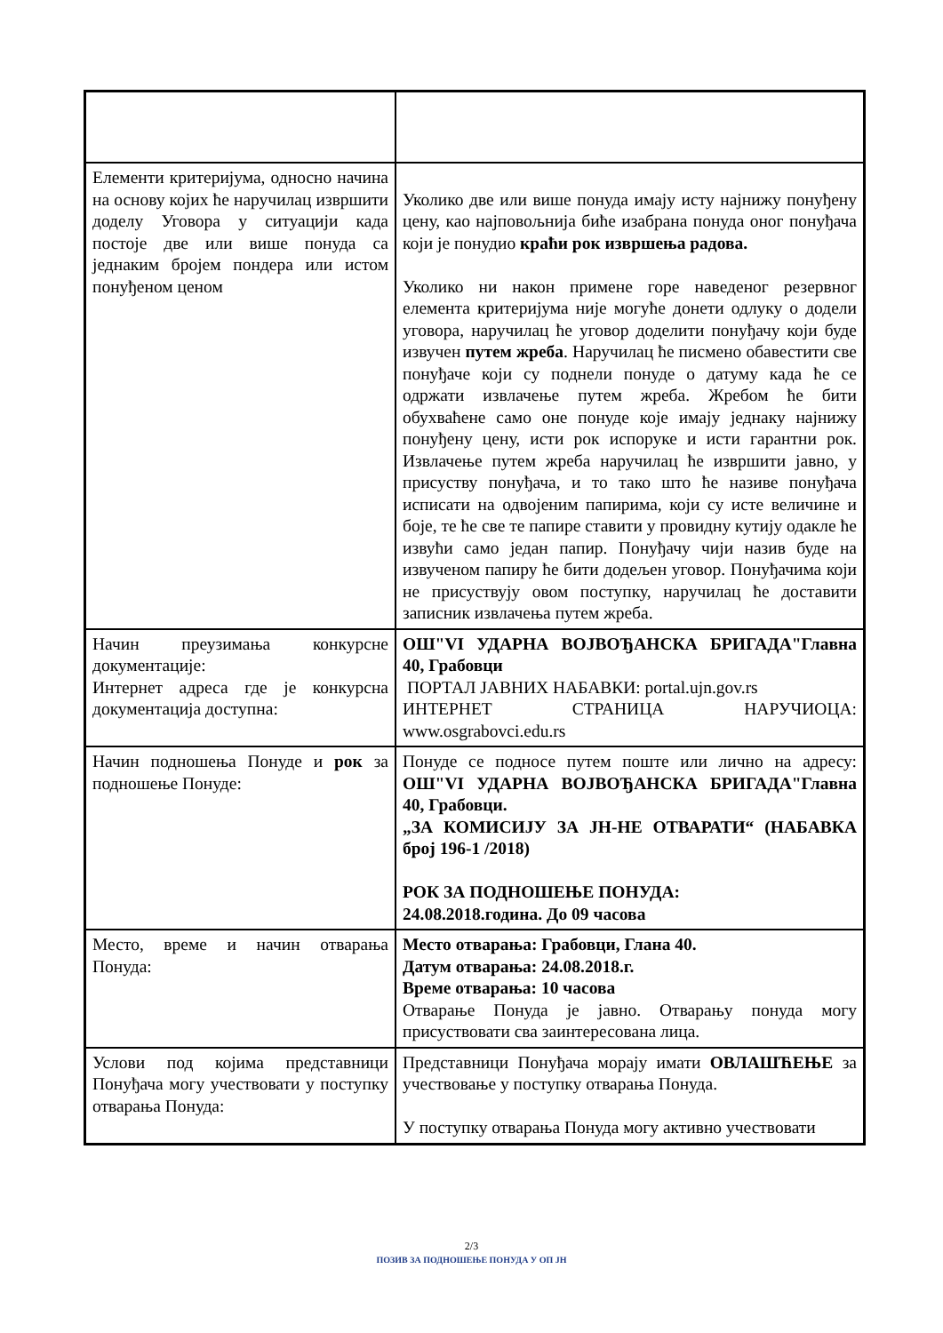| Елементи критеријума, односно начина на основу којих ће наручилац извршити доделу Уговора у ситуацији када постоје две или више понуда са једнаким бројем пондера или истом понуђеном ценом | Уколико две или више понуда имају исту најнижу понуђену цену, као најповољнија биће изабрана понуда оног понуђача који је понудио краћи рок извршења радова. Уколико ни након примене горе наведеног резервног елемента критеријума није могуће донети одлуку о додели уговора, наручилац ће уговор доделити понуђачу који буде извучен путем жреба . Наручилац ће писмено обавестити све понуђаче који су поднели понуде о датуму када ће се одржати извлачење путем жреба. Жребом ће бити обухваћене само оне понуде које имају једнаку најнижу понуђену цену, исти рок испоруке и исти гарантни рок. Извлачење путем жреба наручилац ће извршити јавно, у присуству понуђача, и то тако што ће називе понуђача исписати на одвојеним папирима, који су исте величине и боје, те ће све те папире ставити у провидну кутију одакле ће извући само један папир. Понуђачу чији назив буде на извученом папиру ће бити додељен уговор. Понуђачима који не присуствују овом поступку, наручилац ће доставити записник извлачења путем жреба. |
| Начин преузимања конкурсне документације: Интернет адреса где је конкурсна документација доступна: | ОШ"VI УДАРНА ВОЈВОЂАНСКА БРИГАДА"Главна 40, Грабовци ПОРТАЛ ЈАВНИХ НАБАВКИ: portal.ujn.gov.rs ИНТЕРНЕТ СТРАНИЦА НАРУЧИОЦА: www.osgrabovci.edu.rs |
| Начин подношења Понуде и рок за подношење Понуде: | Понуде се подносе путем поште или лично на адресу: ОШ"VI УДАРНА ВОЈВОЂАНСКА БРИГАДА"Главна 40, Грабовци. „ЗА КОМИСИЈУ ЗА ЈН-НЕ ОТВАРАТИ“ (НАБАВКА број 196-1 /2018) РОК ЗА ПОДНОШЕЊЕ ПОНУДА: 24.08.2018.година. До 09 часова |
| Место, време и начин отварања Понуда: | Место отварања: Грабовци, Глана 40. Датум отварања: 24.08.2018.г. Време отварања: 10 часова Отварање Понуда је јавно. Отварању понуда могу присуствовати сва заинтересована лица. |
| Услови под којима представници Понуђача могу учествовати у поступку отварања Понуда: | Представници Понуђача морају имати ОВЛАШЋЕЊЕ за учествовање у поступку отварања Понуда. У поступку отварања Понуда могу активно учествовати |
2/3
ПОЗИВ ЗА ПОДНОШЕЊЕ ПОНУДА У ОП ЈН